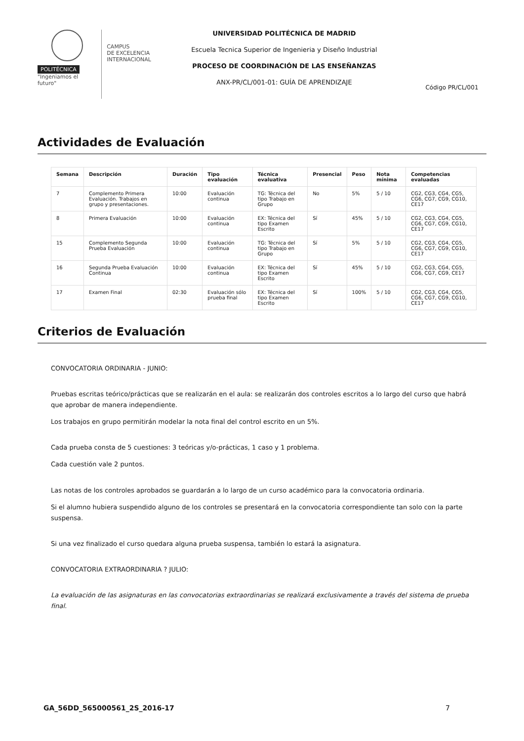POLITÉCNICA
"Ingeniamos el futuro"
CAMPUS
DE EXCELENCIA
INTERNACIONAL
UNIVERSIDAD POLITÉCNICA DE MADRID
Escuela Tecnica Superior de Ingenieria y Diseño Industrial
PROCESO DE COORDINACIÓN DE LAS ENSEÑANZAS
ANX-PR/CL/001-01: GUÍA DE APRENDIZAJE
Código PR/CL/001
Actividades de Evaluación
| Semana | Descripción | Duración | Tipo evaluación | Técnica evaluativa | Presencial | Peso | Nota mínima | Competencias evaluadas |
| --- | --- | --- | --- | --- | --- | --- | --- | --- |
| 7 | Complemento Primera Evaluación. Trabajos en grupo y presentaciones. | 10:00 | Evaluación continua | TG: Técnica del tipo Trabajo en Grupo | No | 5% | 5 / 10 | CG2, CG3, CG4, CG5, CG6, CG7, CG9, CG10, CE17 |
| 8 | Primera Evaluación | 10:00 | Evaluación continua | EX: Técnica del tipo Examen Escrito | Sí | 45% | 5 / 10 | CG2, CG3, CG4, CG5, CG6, CG7, CG9, CG10, CE17 |
| 15 | Complemento Segunda Prueba Evaluación | 10:00 | Evaluación continua | TG: Técnica del tipo Trabajo en Grupo | Sí | 5% | 5 / 10 | CG2, CG3, CG4, CG5, CG6, CG7, CG9, CG10, CE17 |
| 16 | Segunda Prueba Evaluación Continua | 10:00 | Evaluación continua | EX: Técnica del tipo Examen Escrito | Sí | 45% | 5 / 10 | CG2, CG3, CG4, CG5, CG6, CG7, CG9, CE17 |
| 17 | Examen Final | 02:30 | Evaluación sólo prueba final | EX: Técnica del tipo Examen Escrito | Sí | 100% | 5 / 10 | CG2, CG3, CG4, CG5, CG6, CG7, CG9, CG10, CE17 |
Criterios de Evaluación
CONVOCATORIA ORDINARIA - JUNIO:
Pruebas escritas teórico/prácticas que se realizarán en el aula: se realizarán dos controles escritos a lo largo del curso que habrá que aprobar de manera independiente.
Los trabajos en grupo permitirán modelar la nota final del control escrito en un 5%.
Cada prueba consta de 5 cuestiones: 3 teóricas y/o-prácticas, 1 caso y 1 problema.
Cada cuestión vale 2 puntos.
Las notas de los controles aprobados se guardarán a lo largo de un curso académico para la convocatoria ordinaria.
Si el alumno hubiera suspendido alguno de los controles se presentará en la convocatoria correspondiente tan solo con la parte suspensa.
Si una vez finalizado el curso quedara alguna prueba suspensa, también lo estará la asignatura.
CONVOCATORIA EXTRAORDINARIA ? JULIO:
La evaluación de las asignaturas en las convocatorias extraordinarias se realizará exclusivamente a través del sistema de prueba final.
GA_56DD_565000561_2S_2016-17 7